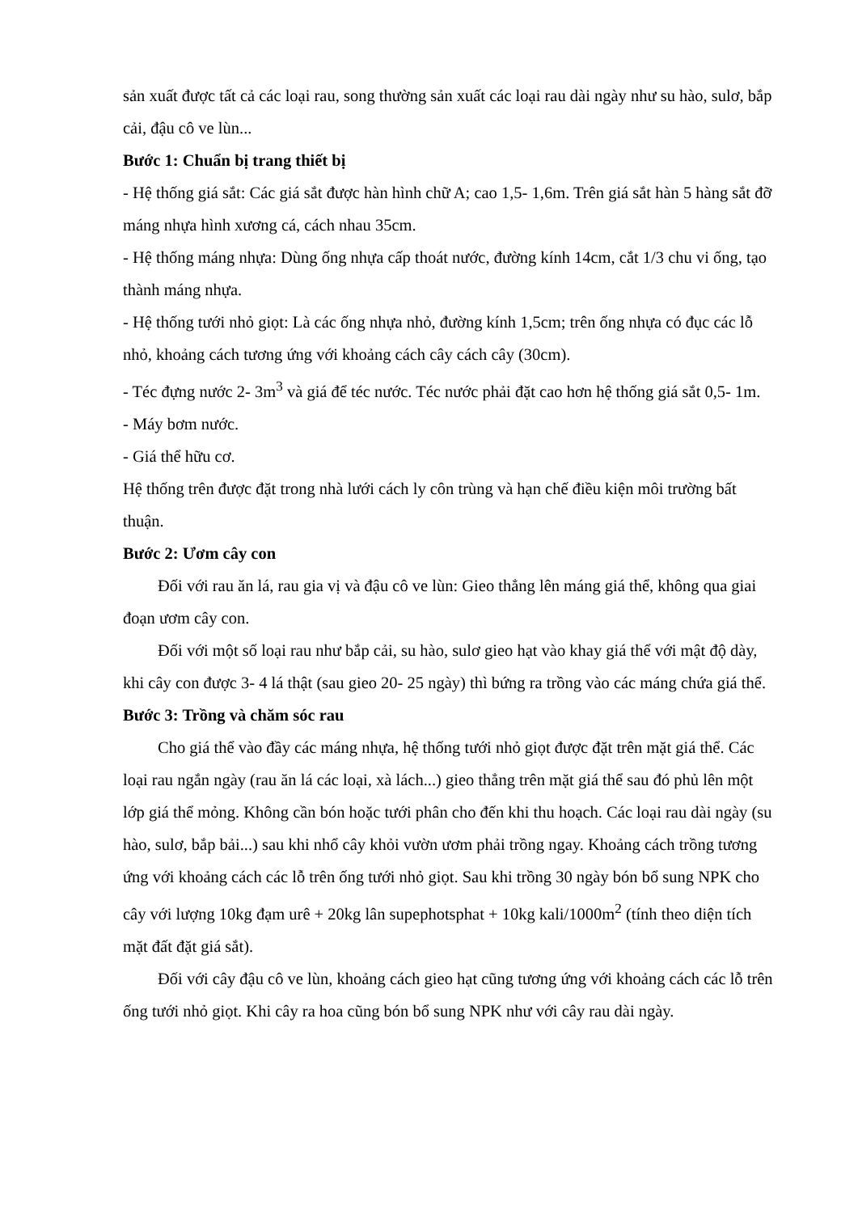sản xuất được tất cả các loại rau, song thường sản xuất các loại rau dài ngày như su hào, sulơ, bắp cải, đậu cô ve lùn...
Bước 1: Chuẩn bị trang thiết bị
- Hệ thống giá sắt: Các giá sắt được hàn hình chữ A; cao 1,5- 1,6m. Trên giá sắt hàn 5 hàng sắt đỡ máng nhựa hình xương cá, cách nhau 35cm.
- Hệ thống máng nhựa: Dùng ống nhựa cấp thoát nước, đường kính 14cm, cắt 1/3 chu vi ống, tạo thành máng nhựa.
- Hệ thống tưới nhỏ giọt: Là các ống nhựa nhỏ, đường kính 1,5cm; trên ống nhựa có đục các lỗ nhỏ, khoảng cách tương ứng với khoảng cách cây cách cây (30cm).
- Téc đựng nước 2- 3m<sup>3</sup> và giá để téc nước. Téc nước phải đặt cao hơn hệ thống giá sắt 0,5- 1m.
- Máy bơm nước.
- Giá thể hữu cơ.
Hệ thống trên được đặt trong nhà lưới cách ly côn trùng và hạn chế điều kiện môi trường bất thuận.
Bước 2: Ươm cây con
Đối với rau ăn lá, rau gia vị và đậu cô ve lùn: Gieo thẳng lên máng giá thể, không qua giai đoạn ươm cây con.
Đối với một số loại rau như bắp cải, su hào, sulơ gieo hạt vào khay giá thể với mật độ dày, khi cây con được 3- 4 lá thật (sau gieo 20- 25 ngày) thì bứng ra trồng vào các máng chứa giá thể.
Bước 3: Trồng và chăm sóc rau
Cho giá thể vào đầy các máng nhựa, hệ thống tưới nhỏ giọt được đặt trên mặt giá thể. Các loại rau ngắn ngày (rau ăn lá các loại, xà lách...) gieo thẳng trên mặt giá thể sau đó phủ lên một lớp giá thể mỏng. Không cần bón hoặc tưới phân cho đến khi thu hoạch. Các loại rau dài ngày (su hào, sulơ, bắp bải...) sau khi nhổ cây khỏi vườn ươm phải trồng ngay. Khoảng cách trồng tương ứng với khoảng cách các lỗ trên ống tưới nhỏ giọt. Sau khi trồng 30 ngày bón bổ sung NPK cho cây với lượng 10kg đạm urê + 20kg lân supephotsphat + 10kg kali/1000m<sup>2</sup> (tính theo diện tích mặt đất đặt giá sắt).
Đối với cây đậu cô ve lùn, khoảng cách gieo hạt cũng tương ứng với khoảng cách các lỗ trên ống tưới nhỏ giọt. Khi cây ra hoa cũng bón bổ sung NPK như với cây rau dài ngày.